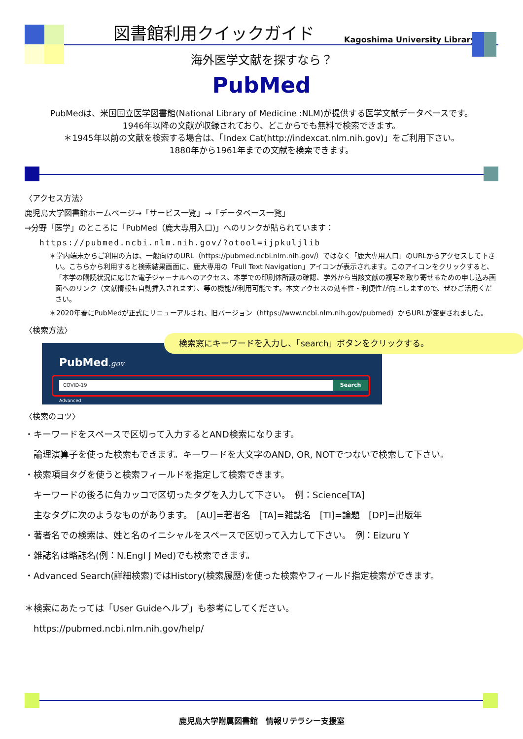図書館利用クイックガイド
Kagoshima University Library
海外医学文献を探すなら？
PubMed
PubMedは、米国国立医学図書館(National Library of Medicine :NLM)が提供する医学文献データベースです。
1946年以降の文献が収録されており、どこからでも無料で検索できます。
＊1945年以前の文献を検索する場合は、「Index Cat(http://indexcat.nlm.nih.gov)」をご利用下さい。
1880年から1961年までの文献を検索できます。
〈アクセス方法〉
鹿児島大学図書館ホームページ→「サービス一覧」→「データベース一覧」
→分野「医学」のところに「PubMed（鹿大専用入口)」へのリンクが貼られています：
https://pubmed.ncbi.nlm.nih.gov/?otool=ijpkuljlib
＊学内端末からご利用の方は、一般向けのURL（https://pubmed.ncbi.nlm.nih.gov/）ではなく「鹿大専用入口」のURLからアクセスして下さい。こちらから利用すると検索結果画面に、鹿大専用の「Full Text Navigation」アイコンが表示されます。このアイコンをクリックすると、「本学の購読状況に応じた電子ジャーナルへのアクセス、本学での印刷体所蔵の確認、学外から当該文献の複写を取り寄せるための申し込み画面へのリンク（文献情報も自動挿入されます）、等の機能が利用可能です。本文アクセスの効率性・利便性が向上しますので、ぜひご活用ください。
＊2020年春にPubMedが正式にリニューアルされ、旧バージョン（https://www.ncbi.nlm.nih.gov/pubmed）からURLが変更されました。
〈検索方法〉
検索窓にキーワードを入力し、「search」ボタンをクリックする。
PubMed.gov
COVID-19 Search
Advanced
〈検索のコツ〉
・キーワードをスペースで区切って入力するとAND検索になります。
論理演算子を使った検索もできます。キーワードを大文字のAND, OR, NOTでつないで検索して下さい。
・検索項目タグを使うと検索フィールドを指定して検索できます。
キーワードの後ろに角カッコで区切ったタグを入力して下さい。　例：Science[TA]
主なタグに次のようなものがあります。　[AU]=著者名　[TA]=雑誌名　[TI]=論題　[DP]=出版年
・著者名での検索は、姓と名のイニシャルをスペースで区切って入力して下さい。　例：Eizuru Y
・雑誌名は略誌名(例：N.Engl J Med)でも検索できます。
・Advanced Search(詳細検索)ではHistory(検索履歴)を使った検索やフィールド指定検索ができます。
＊検索にあたっては「User Guideヘルプ」も参考にしてください。
https://pubmed.ncbi.nlm.nih.gov/help/
鹿児島大学附属図書館　情報リテラシー支援室